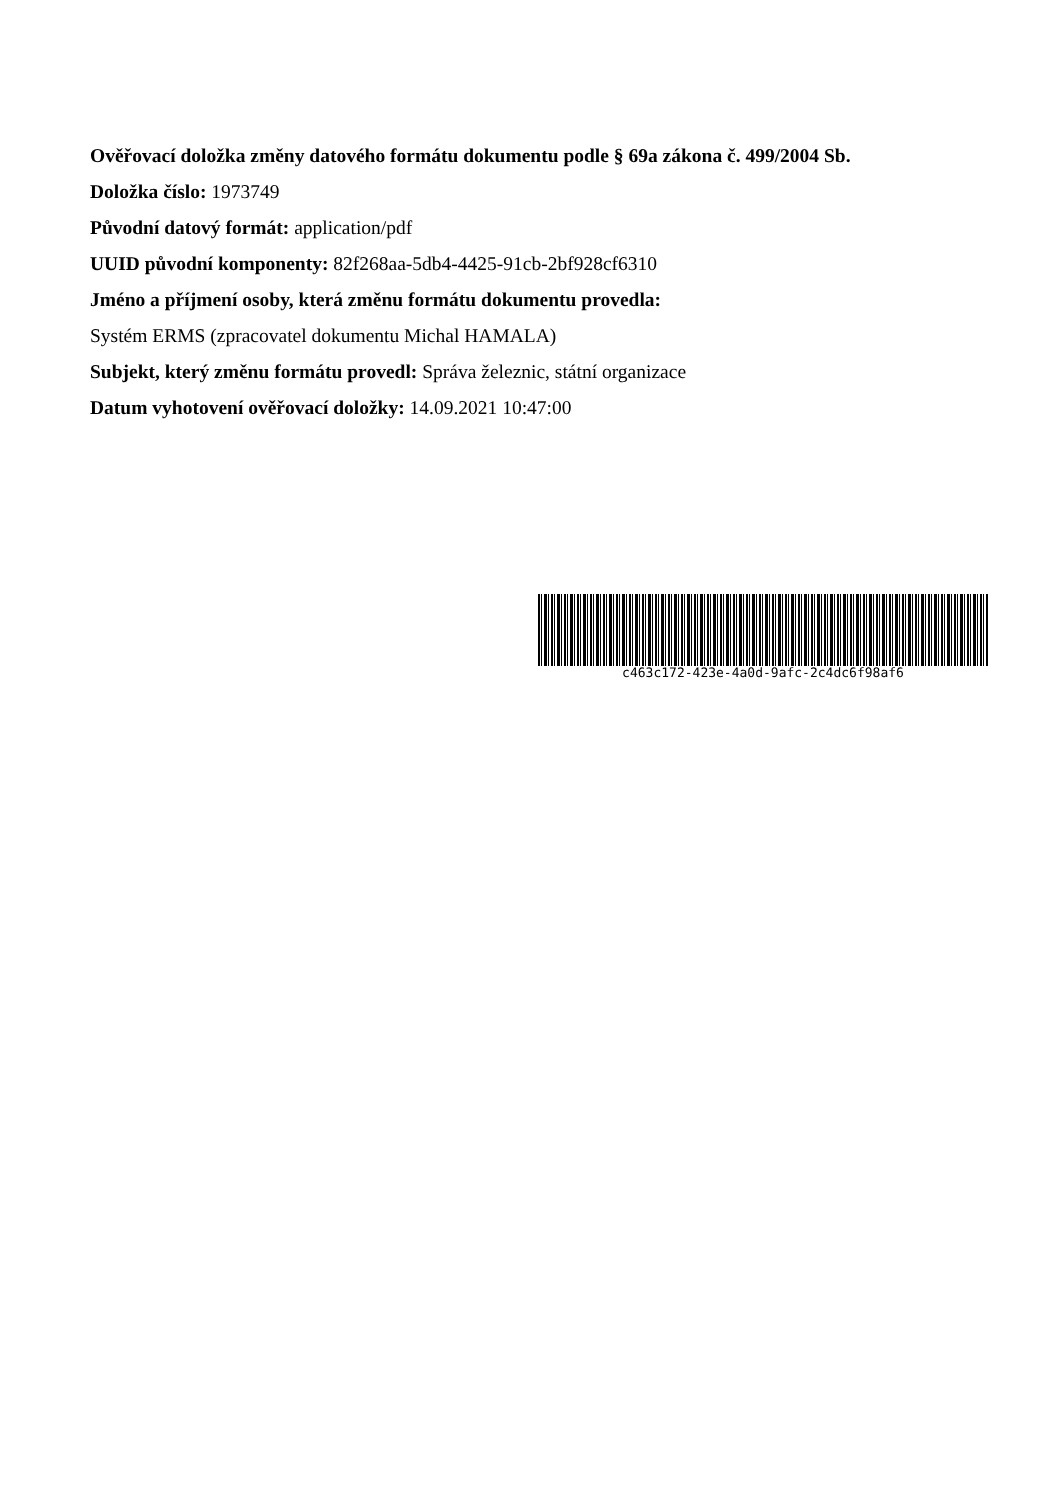Ověřovací doložka změny datového formátu dokumentu podle § 69a zákona č. 499/2004 Sb.
Doložka číslo: 1973749
Původní datový formát: application/pdf
UUID původní komponenty: 82f268aa-5db4-4425-91cb-2bf928cf6310
Jméno a příjmení osoby, která změnu formátu dokumentu provedla:
Systém ERMS (zpracovatel dokumentu Michal HAMALA)
Subjekt, který změnu formátu provedl: Správa železnic, státní organizace
Datum vyhotovení ověřovací doložky: 14.09.2021 10:47:00
c463c172-423e-4a0d-9afc-2c4dc6f98af6